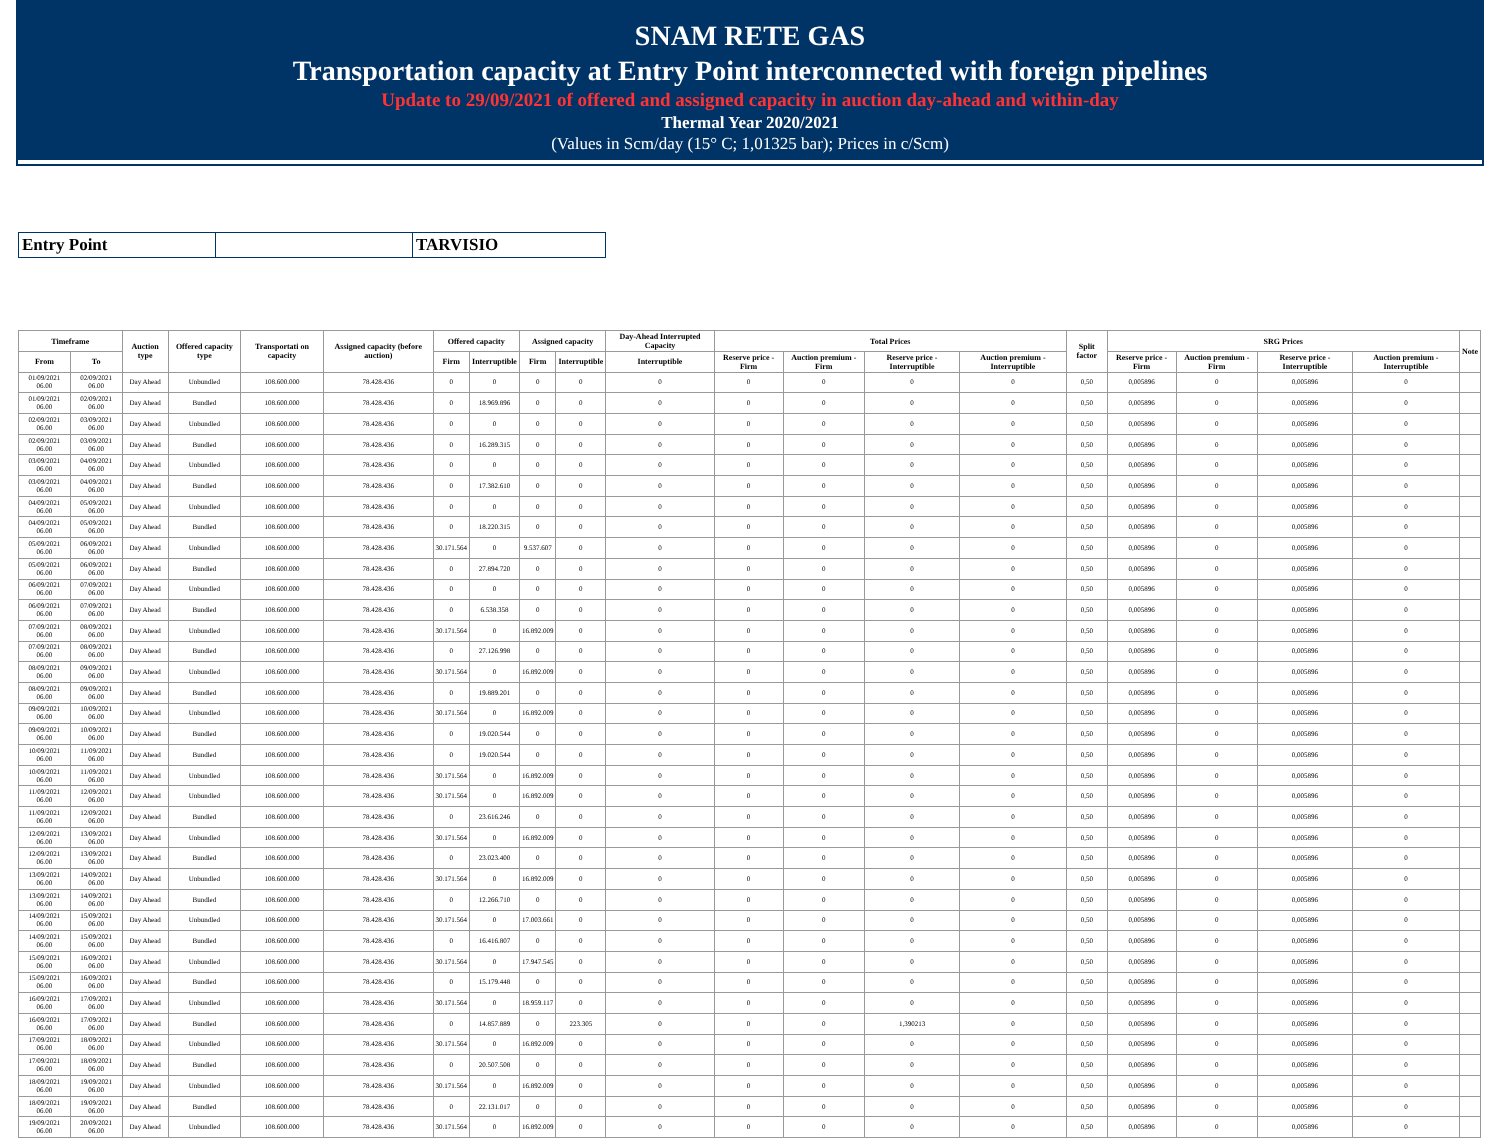SNAM RETE GAS
Transportation capacity at Entry Point interconnected with foreign pipelines
Update to 29/09/2021 of offered and assigned capacity in auction day-ahead and within-day
Thermal Year 2020/2021
(Values in Scm/day (15° C; 1,01325 bar); Prices in c/Scm)
Entry Point TARVISIO
| Timeframe | | Auction type | Offered capacity type | Transportati on capacity | Assigned capacity (before auction) | Offered capacity | | Assigned capacity | | Day-Ahead Interrupted Capacity | Total Prices | | | | Split factor | SRG Prices | | | | Note |
| --- | --- | --- | --- | --- | --- | --- | --- | --- | --- | --- | --- | --- | --- | --- | --- | --- | --- | --- | --- | --- |
| From | To | | | | | Firm | Interruptible | Firm | Interruptible | Interruptible | Reserve price - Firm | Auction premium - Firm | Reserve price - Interruptible | Auction premium - Interruptible | | Reserve price - Firm | Auction premium - Firm | Reserve price - Interruptible | Auction premium - Interruptible | |
| 01/09/2021 06.00 | 02/09/2021 06.00 | Day Ahead | Unbundled | 108.600.000 | 78.428.436 | 0 | 0 | 0 | 0 | 0 | 0 | 0 | 0 | 0 | 0,50 | 0,005896 | 0 | 0,005896 | 0 | |
| 01/09/2021 06.00 | 02/09/2021 06.00 | Day Ahead | Bundled | 108.600.000 | 78.428.436 | 0 | 18.969.896 | 0 | 0 | 0 | 0 | 0 | 0 | 0 | 0,50 | 0,005896 | 0 | 0,005896 | 0 | |
| 02/09/2021 06.00 | 03/09/2021 06.00 | Day Ahead | Unbundled | 108.600.000 | 78.428.436 | 0 | 0 | 0 | 0 | 0 | 0 | 0 | 0 | 0 | 0,50 | 0,005896 | 0 | 0,005896 | 0 | |
| 02/09/2021 06.00 | 03/09/2021 06.00 | Day Ahead | Bundled | 108.600.000 | 78.428.436 | 0 | 16.289.315 | 0 | 0 | 0 | 0 | 0 | 0 | 0 | 0,50 | 0,005896 | 0 | 0,005896 | 0 | |
| 03/09/2021 06.00 | 04/09/2021 06.00 | Day Ahead | Unbundled | 108.600.000 | 78.428.436 | 0 | 0 | 0 | 0 | 0 | 0 | 0 | 0 | 0 | 0,50 | 0,005896 | 0 | 0,005896 | 0 | |
| 03/09/2021 06.00 | 04/09/2021 06.00 | Day Ahead | Bundled | 108.600.000 | 78.428.436 | 0 | 17.382.610 | 0 | 0 | 0 | 0 | 0 | 0 | 0 | 0,50 | 0,005896 | 0 | 0,005896 | 0 | |
| 04/09/2021 06.00 | 05/09/2021 06.00 | Day Ahead | Unbundled | 108.600.000 | 78.428.436 | 0 | 0 | 0 | 0 | 0 | 0 | 0 | 0 | 0 | 0,50 | 0,005896 | 0 | 0,005896 | 0 | |
| 04/09/2021 06.00 | 05/09/2021 06.00 | Day Ahead | Bundled | 108.600.000 | 78.428.436 | 0 | 18.220.315 | 0 | 0 | 0 | 0 | 0 | 0 | 0 | 0,50 | 0,005896 | 0 | 0,005896 | 0 | |
| 05/09/2021 06.00 | 06/09/2021 06.00 | Day Ahead | Unbundled | 108.600.000 | 78.428.436 | 30.171.564 | 0 | 9.537.607 | 0 | 0 | 0 | 0 | 0 | 0 | 0,50 | 0,005896 | 0 | 0,005896 | 0 | |
| 05/09/2021 06.00 | 06/09/2021 06.00 | Day Ahead | Bundled | 108.600.000 | 78.428.436 | 0 | 27.894.720 | 0 | 0 | 0 | 0 | 0 | 0 | 0 | 0,50 | 0,005896 | 0 | 0,005896 | 0 | |
| 06/09/2021 06.00 | 07/09/2021 06.00 | Day Ahead | Unbundled | 108.600.000 | 78.428.436 | 0 | 0 | 0 | 0 | 0 | 0 | 0 | 0 | 0 | 0,50 | 0,005896 | 0 | 0,005896 | 0 | |
| 06/09/2021 06.00 | 07/09/2021 06.00 | Day Ahead | Bundled | 108.600.000 | 78.428.436 | 0 | 6.538.358 | 0 | 0 | 0 | 0 | 0 | 0 | 0 | 0,50 | 0,005896 | 0 | 0,005896 | 0 | |
| 07/09/2021 06.00 | 08/09/2021 06.00 | Day Ahead | Unbundled | 108.600.000 | 78.428.436 | 30.171.564 | 0 | 16.892.009 | 0 | 0 | 0 | 0 | 0 | 0 | 0,50 | 0,005896 | 0 | 0,005896 | 0 | |
| 07/09/2021 06.00 | 08/09/2021 06.00 | Day Ahead | Bundled | 108.600.000 | 78.428.436 | 0 | 27.126.998 | 0 | 0 | 0 | 0 | 0 | 0 | 0 | 0,50 | 0,005896 | 0 | 0,005896 | 0 | |
| 08/09/2021 06.00 | 09/09/2021 06.00 | Day Ahead | Unbundled | 108.600.000 | 78.428.436 | 30.171.564 | 0 | 16.892.009 | 0 | 0 | 0 | 0 | 0 | 0 | 0,50 | 0,005896 | 0 | 0,005896 | 0 | |
| 08/09/2021 06.00 | 09/09/2021 06.00 | Day Ahead | Bundled | 108.600.000 | 78.428.436 | 0 | 19.889.201 | 0 | 0 | 0 | 0 | 0 | 0 | 0 | 0,50 | 0,005896 | 0 | 0,005896 | 0 | |
| 09/09/2021 06.00 | 10/09/2021 06.00 | Day Ahead | Unbundled | 108.600.000 | 78.428.436 | 30.171.564 | 0 | 16.892.009 | 0 | 0 | 0 | 0 | 0 | 0 | 0,50 | 0,005896 | 0 | 0,005896 | 0 | |
| 09/09/2021 06.00 | 10/09/2021 06.00 | Day Ahead | Bundled | 108.600.000 | 78.428.436 | 0 | 19.020.544 | 0 | 0 | 0 | 0 | 0 | 0 | 0 | 0,50 | 0,005896 | 0 | 0,005896 | 0 | |
| 10/09/2021 06.00 | 11/09/2021 06.00 | Day Ahead | Bundled | 108.600.000 | 78.428.436 | 0 | 19.020.544 | 0 | 0 | 0 | 0 | 0 | 0 | 0 | 0,50 | 0,005896 | 0 | 0,005896 | 0 | |
| 10/09/2021 06.00 | 11/09/2021 06.00 | Day Ahead | Unbundled | 108.600.000 | 78.428.436 | 30.171.564 | 0 | 16.892.009 | 0 | 0 | 0 | 0 | 0 | 0 | 0,50 | 0,005896 | 0 | 0,005896 | 0 | |
| 11/09/2021 06.00 | 12/09/2021 06.00 | Day Ahead | Unbundled | 108.600.000 | 78.428.436 | 30.171.564 | 0 | 16.892.009 | 0 | 0 | 0 | 0 | 0 | 0 | 0,50 | 0,005896 | 0 | 0,005896 | 0 | |
| 11/09/2021 06.00 | 12/09/2021 06.00 | Day Ahead | Bundled | 108.600.000 | 78.428.436 | 0 | 23.616.246 | 0 | 0 | 0 | 0 | 0 | 0 | 0 | 0,50 | 0,005896 | 0 | 0,005896 | 0 | |
| 12/09/2021 06.00 | 13/09/2021 06.00 | Day Ahead | Unbundled | 108.600.000 | 78.428.436 | 30.171.564 | 0 | 16.892.009 | 0 | 0 | 0 | 0 | 0 | 0 | 0,50 | 0,005896 | 0 | 0,005896 | 0 | |
| 12/09/2021 06.00 | 13/09/2021 06.00 | Day Ahead | Bundled | 108.600.000 | 78.428.436 | 0 | 23.023.400 | 0 | 0 | 0 | 0 | 0 | 0 | 0 | 0,50 | 0,005896 | 0 | 0,005896 | 0 | |
| 13/09/2021 06.00 | 14/09/2021 06.00 | Day Ahead | Unbundled | 108.600.000 | 78.428.436 | 30.171.564 | 0 | 16.892.009 | 0 | 0 | 0 | 0 | 0 | 0 | 0,50 | 0,005896 | 0 | 0,005896 | 0 | |
| 13/09/2021 06.00 | 14/09/2021 06.00 | Day Ahead | Bundled | 108.600.000 | 78.428.436 | 0 | 12.266.710 | 0 | 0 | 0 | 0 | 0 | 0 | 0 | 0,50 | 0,005896 | 0 | 0,005896 | 0 | |
| 14/09/2021 06.00 | 15/09/2021 06.00 | Day Ahead | Unbundled | 108.600.000 | 78.428.436 | 30.171.564 | 0 | 17.003.661 | 0 | 0 | 0 | 0 | 0 | 0 | 0,50 | 0,005896 | 0 | 0,005896 | 0 | |
| 14/09/2021 06.00 | 15/09/2021 06.00 | Day Ahead | Bundled | 108.600.000 | 78.428.436 | 0 | 16.416.807 | 0 | 0 | 0 | 0 | 0 | 0 | 0 | 0,50 | 0,005896 | 0 | 0,005896 | 0 | |
| 15/09/2021 06.00 | 16/09/2021 06.00 | Day Ahead | Unbundled | 108.600.000 | 78.428.436 | 30.171.564 | 0 | 17.947.545 | 0 | 0 | 0 | 0 | 0 | 0 | 0,50 | 0,005896 | 0 | 0,005896 | 0 | |
| 15/09/2021 06.00 | 16/09/2021 06.00 | Day Ahead | Bundled | 108.600.000 | 78.428.436 | 0 | 15.179.448 | 0 | 0 | 0 | 0 | 0 | 0 | 0 | 0,50 | 0,005896 | 0 | 0,005896 | 0 | |
| 16/09/2021 06.00 | 17/09/2021 06.00 | Day Ahead | Unbundled | 108.600.000 | 78.428.436 | 30.171.564 | 0 | 18.959.117 | 0 | 0 | 0 | 0 | 0 | 0 | 0,50 | 0,005896 | 0 | 0,005896 | 0 | |
| 16/09/2021 06.00 | 17/09/2021 06.00 | Day Ahead | Bundled | 108.600.000 | 78.428.436 | 0 | 14.857.889 | 0 | 223.305 | 0 | 0 | 0 | 1,390213 | 0 | 0,50 | 0,005896 | 0 | 0,005896 | 0 | |
| 17/09/2021 06.00 | 18/09/2021 06.00 | Day Ahead | Unbundled | 108.600.000 | 78.428.436 | 30.171.564 | 0 | 16.892.009 | 0 | 0 | 0 | 0 | 0 | 0 | 0,50 | 0,005896 | 0 | 0,005896 | 0 | |
| 17/09/2021 06.00 | 18/09/2021 06.00 | Day Ahead | Bundled | 108.600.000 | 78.428.436 | 0 | 20.507.508 | 0 | 0 | 0 | 0 | 0 | 0 | 0 | 0,50 | 0,005896 | 0 | 0,005896 | 0 | |
| 18/09/2021 06.00 | 19/09/2021 06.00 | Day Ahead | Unbundled | 108.600.000 | 78.428.436 | 30.171.564 | 0 | 16.892.009 | 0 | 0 | 0 | 0 | 0 | 0 | 0,50 | 0,005896 | 0 | 0,005896 | 0 | |
| 18/09/2021 06.00 | 19/09/2021 06.00 | Day Ahead | Bundled | 108.600.000 | 78.428.436 | 0 | 22.131.017 | 0 | 0 | 0 | 0 | 0 | 0 | 0 | 0,50 | 0,005896 | 0 | 0,005896 | 0 | |
| 19/09/2021 06.00 | 20/09/2021 06.00 | Day Ahead | Unbundled | 108.600.000 | 78.428.436 | 30.171.564 | 0 | 16.892.009 | 0 | 0 | 0 | 0 | 0 | 0 | 0,50 | 0,005896 | 0 | 0,005896 | 0 | |